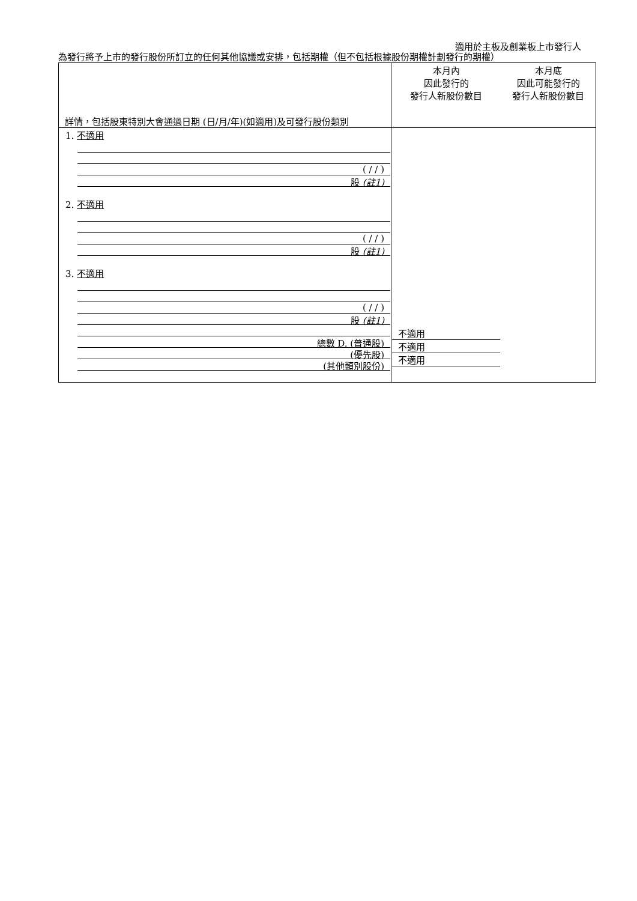適用於主板及創業板上市發行人
為發行將予上市的發行股份所訂立的任何其他協議或安排，包括期權（但不包括根據股份期權計劃發行的期權）
| 詳情，包括股東特別大會通過日期 (日/月/年)(如適用)及可發行股份類別 | 本月內 因此發行的 發行人新股份數目 | 本月底 因此可能發行的 發行人新股份數目 |
| 1. 不適用 ( / / ) 股 (註1) 2. 不適用 ( / / ) 股 (註1) 3. 不適用 ( / / ) 股 (註1) 總數 D. (普通股) (優先股) (其他類別股份) | 不適用 不適用 不適用 | |